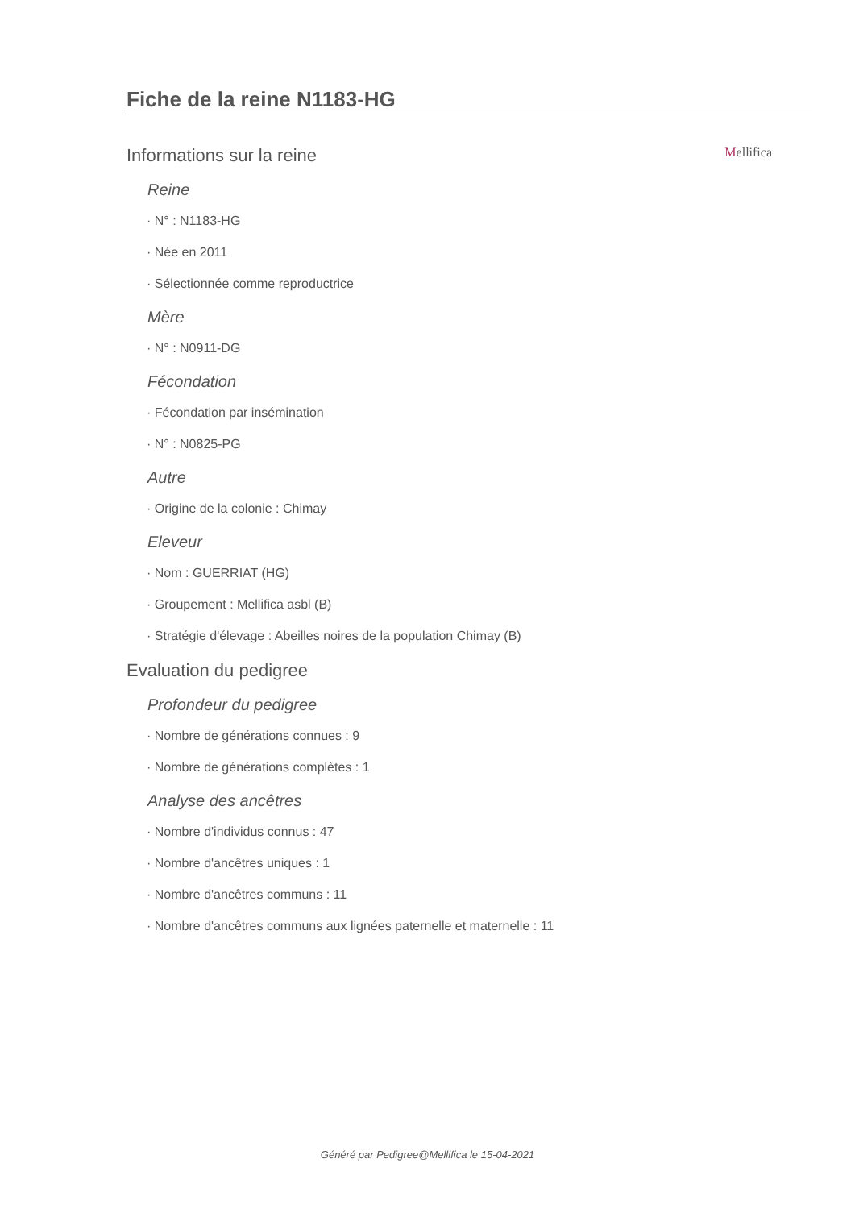Fiche de la reine N1183-HG
Informations sur la reine
Mellifica
Reine
· N° : N1183-HG
· Née en 2011
· Sélectionnée comme reproductrice
Mère
· N° : N0911-DG
Fécondation
· Fécondation par insémination
· N° : N0825-PG
Autre
· Origine de la colonie : Chimay
Eleveur
· Nom : GUERRIAT (HG)
· Groupement : Mellifica asbl (B)
· Stratégie d'élevage : Abeilles noires de la population Chimay (B)
Evaluation du pedigree
Profondeur du pedigree
· Nombre de générations connues : 9
· Nombre de générations complètes : 1
Analyse des ancêtres
· Nombre d'individus connus : 47
· Nombre d'ancêtres uniques : 1
· Nombre d'ancêtres communs : 11
· Nombre d'ancêtres communs aux lignées paternelle et maternelle : 11
Généré par Pedigree@Mellifica le 15-04-2021